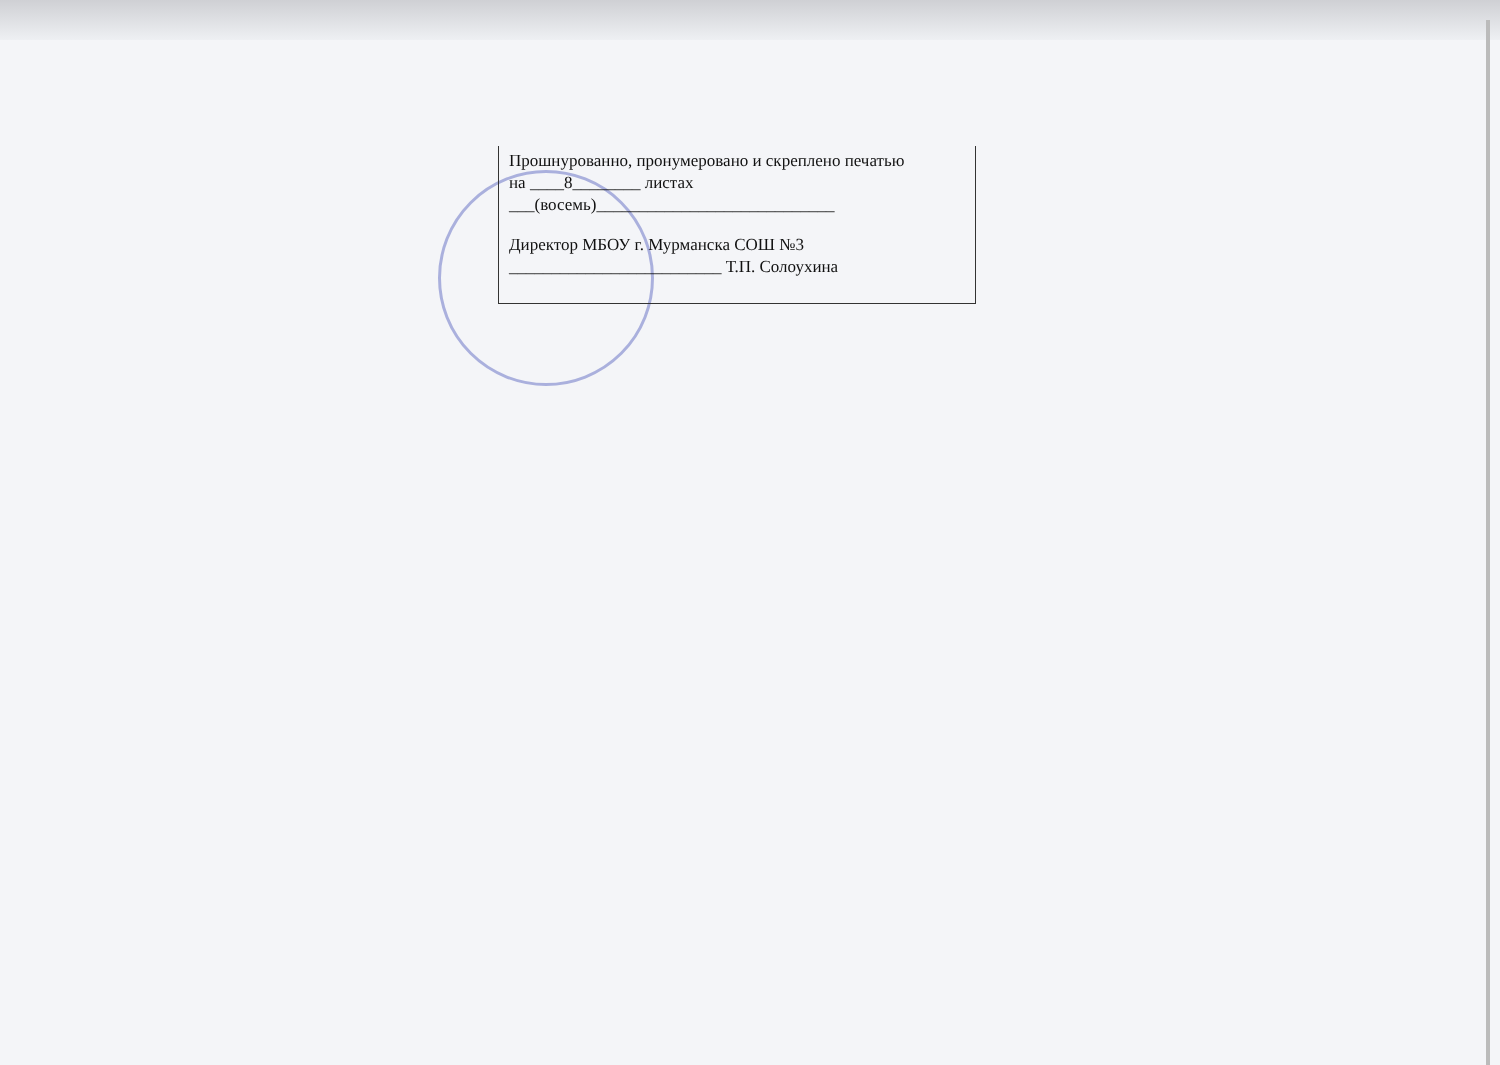Прошнурованно, пронумеровано и скреплено печатью
на ____8________ листах
___(восемь)____________________________
Директор МБОУ г. Мурманска СОШ №3
_________________________ Т.П. Солоухина